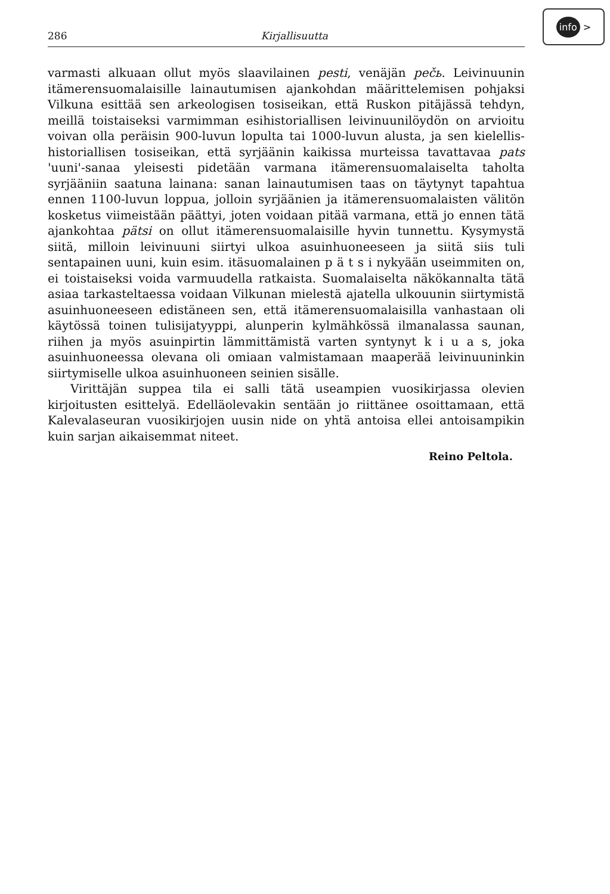info >
286 Kirjallisuutta
varmasti alkuaan ollut myös slaavilainen pesti, venäjän pečь. Leivinuunin itämerensuomalaisille lainautumisen ajankohdan määrittelemisen pohjaksi Vilkuna esittää sen arkeologisen tosiseikan, että Ruskon pitäjässä tehdyn, meillä toistaiseksi varmimman esihistoriallisen leivinuunilöydön on arvioitu voivan olla peräisin 900-luvun lopulta tai 1000-luvun alusta, ja sen kielellis-historiallisen tosiseikan, että syrjäänin kaikissa murteissa tavattavaa pats 'uuni'-sanaa yleisesti pidetään varmana itämerensuomalaiselta taholta syrjääniin saatuna lainana: sanan lainautumisen taas on täytynyt tapahtua ennen 1100-luvun loppua, jolloin syrjäänien ja itämerensuomalaisten välitön kosketus viimeistään päättyi, joten voidaan pitää varmana, että jo ennen tätä ajankohtaa pätsi on ollut itämerensuomalaisille hyvin tunnettu. Kysymystä siitä, milloin leivinuuni siirtyi ulkoa asuinhuoneeseen ja siitä siis tuli sentapainen uuni, kuin esim. itäsuomalainen p ä t s i nykyään useimmiten on, ei toistaiseksi voida varmuudella ratkaista. Suomalaiselta näkökannalta tätä asiaa tarkasteltaessa voidaan Vilkunan mielestä ajatella ulkouunin siirtymistä asuinhuoneeseen edistäneen sen, että itämerensuomalaisilla vanhastaan oli käytössä toinen tulisijatyyppi, alunperin kylmähkössä ilmanalassa saunan, riihen ja myös asuinpirtin lämmittämistä varten syntynyt k i u a s, joka asuinhuoneessa olevana oli omiaan valmistamaan maaperää leivinuuninkin siirtymiselle ulkoa asuinhuoneen seinien sisälle.
Virittäjän suppea tila ei salli tätä useampien vuosikirjassa olevien kirjoitusten esittelyä. Edelläolevakin sentään jo riittänee osoittamaan, että Kalevalaseuran vuosikirjojen uusin nide on yhtä antoisa ellei antoisampikin kuin sarjan aikaisemmat niteet.
Reino Peltola.